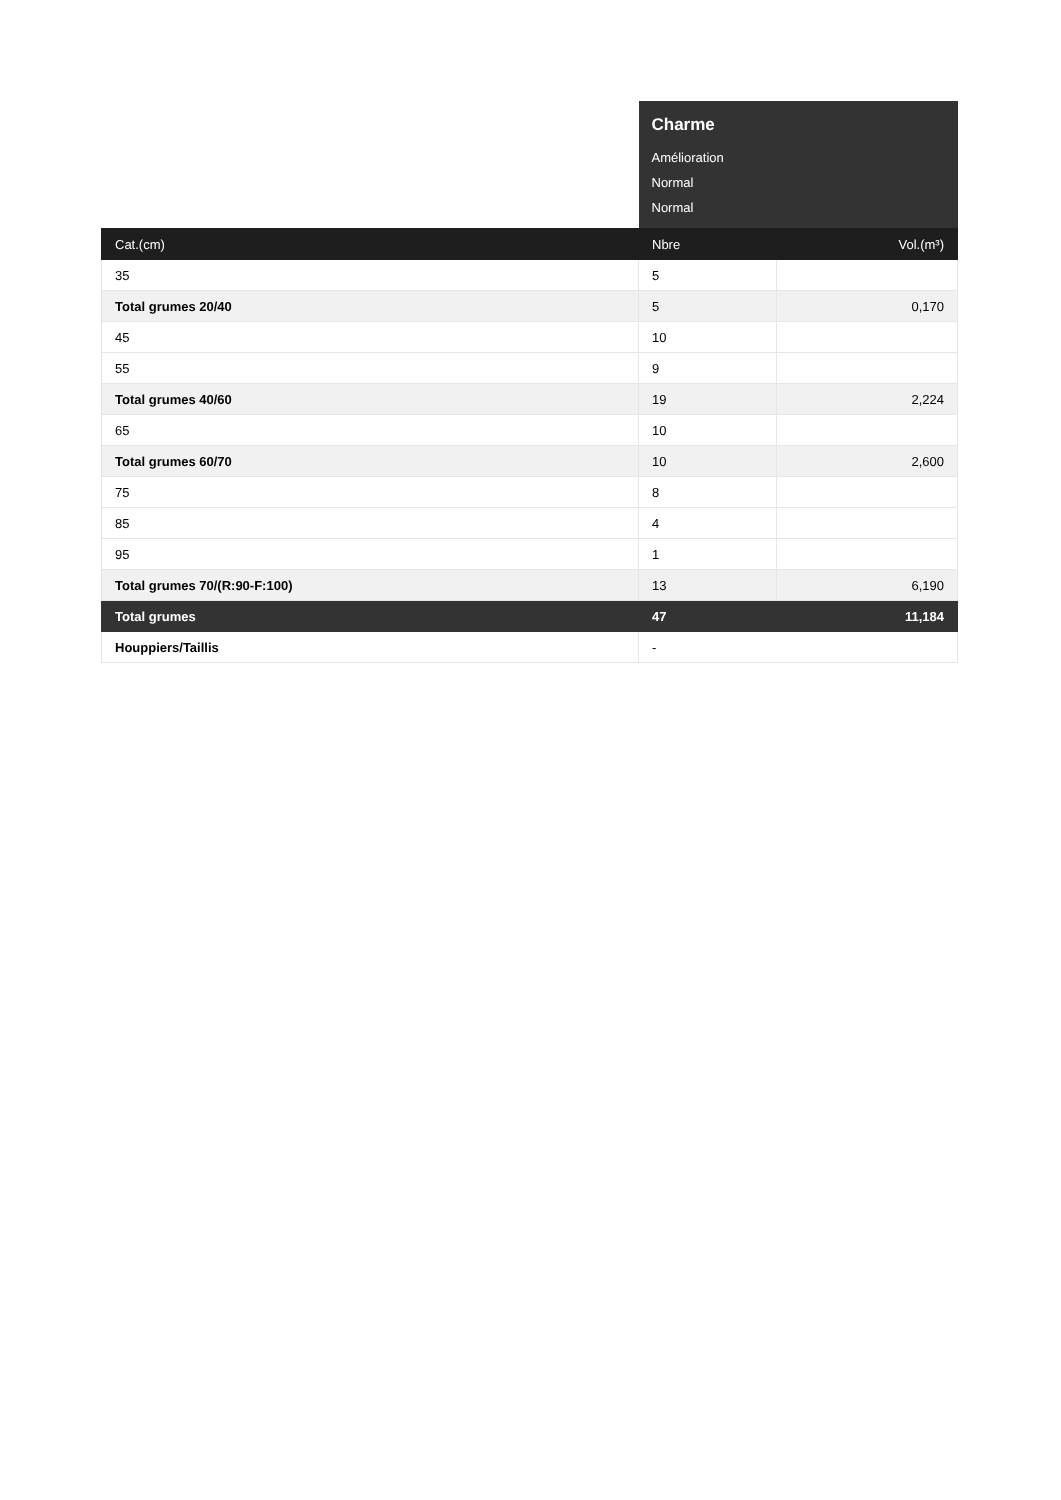| | Charme Amélioration Normal Normal | |
| Cat.(cm) | Nbre | Vol.(m³) |
| 35 | 5 | |
| Total grumes 20/40 | 5 | 0,170 |
| 45 | 10 | |
| 55 | 9 | |
| Total grumes 40/60 | 19 | 2,224 |
| 65 | 10 | |
| Total grumes 60/70 | 10 | 2,600 |
| 75 | 8 | |
| 85 | 4 | |
| 95 | 1 | |
| Total grumes 70/(R:90-F:100) | 13 | 6,190 |
| Total grumes | 47 | 11,184 |
| Houppiers/Taillis | - | |